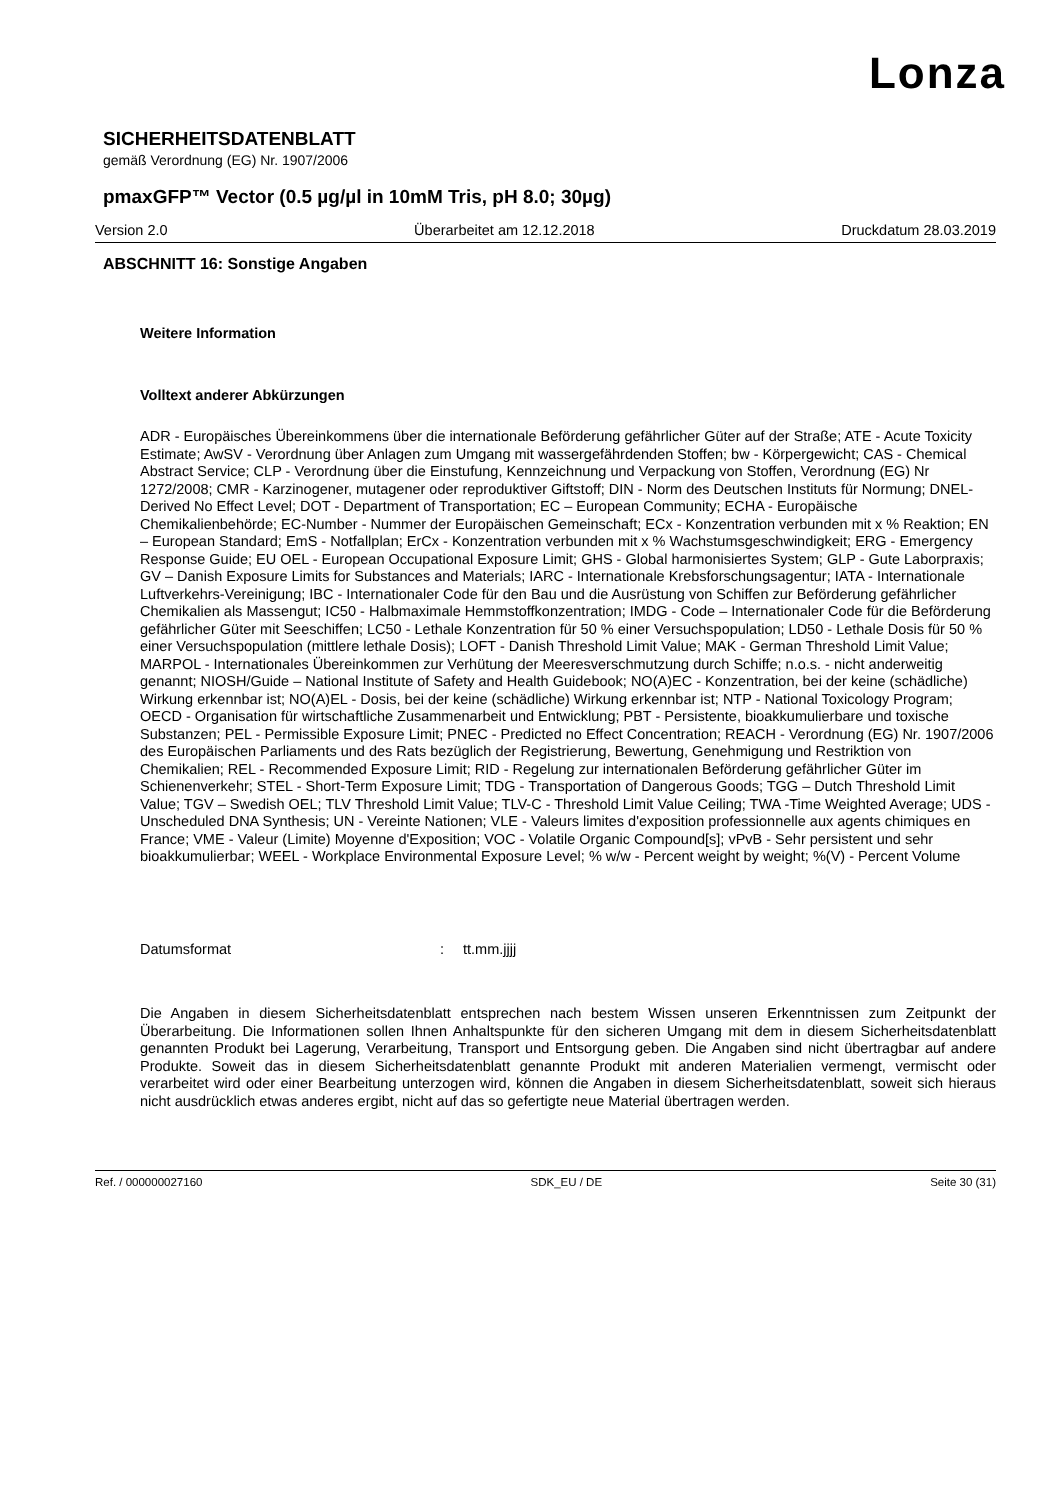Lonza
SICHERHEITSDATENBLATT
gemäß Verordnung (EG) Nr. 1907/2006
pmaxGFP™ Vector (0.5 µg/µl in 10mM Tris, pH 8.0; 30µg)
Version 2.0 Überarbeitet am 12.12.2018 Druckdatum 28.03.2019
ABSCHNITT 16: Sonstige Angaben
Weitere Information
Volltext anderer Abkürzungen
ADR - Europäisches Übereinkommens über die internationale Beförderung gefährlicher Güter auf der Straße; ATE - Acute Toxicity Estimate; AwSV - Verordnung über Anlagen zum Umgang mit wassergefährdenden Stoffen; bw - Körpergewicht; CAS - Chemical Abstract Service; CLP - Verordnung über die Einstufung, Kennzeichnung und Verpackung von Stoffen, Verordnung (EG) Nr 1272/2008; CMR - Karzinogener, mutagener oder reproduktiver Giftstoff; DIN - Norm des Deutschen Instituts für Normung; DNEL-Derived No Effect Level; DOT - Department of Transportation; EC – European Community; ECHA - Europäische Chemikalienbehörde; EC-Number - Nummer der Europäischen Gemeinschaft; ECx - Konzentration verbunden mit x % Reaktion; EN – European Standard; EmS - Notfallplan; ErCx - Konzentration verbunden mit x % Wachstumsgeschwindigkeit; ERG - Emergency Response Guide; EU OEL - European Occupational Exposure Limit; GHS - Global harmonisiertes System; GLP - Gute Laborpraxis; GV – Danish Exposure Limits for Substances and Materials; IARC - Internationale Krebsforschungsagentur; IATA - Internationale Luftverkehrs-Vereinigung; IBC - Internationaler Code für den Bau und die Ausrüstung von Schiffen zur Beförderung gefährlicher Chemikalien als Massengut; IC50 - Halbmaximale Hemmstoffkonzentration; IMDG - Code – Internationaler Code für die Beförderung gefährlicher Güter mit Seeschiffen; LC50 - Lethale Konzentration für 50 % einer Versuchspopulation; LD50 - Lethale Dosis für 50 % einer Versuchspopulation (mittlere lethale Dosis); LOFT - Danish Threshold Limit Value; MAK - German Threshold Limit Value; MARPOL - Internationales Übereinkommen zur Verhütung der Meeresverschmutzung durch Schiffe; n.o.s. - nicht anderweitig genannt; NIOSH/Guide – National Institute of Safety and Health Guidebook; NO(A)EC - Konzentration, bei der keine (schädliche) Wirkung erkennbar ist; NO(A)EL - Dosis, bei der keine (schädliche) Wirkung erkennbar ist; NTP - National Toxicology Program; OECD - Organisation für wirtschaftliche Zusammenarbeit und Entwicklung; PBT - Persistente, bioakkumulierbare und toxische Substanzen; PEL - Permissible Exposure Limit; PNEC - Predicted no Effect Concentration; REACH - Verordnung (EG) Nr. 1907/2006 des Europäischen Parliaments und des Rats bezüglich der Registrierung, Bewertung, Genehmigung und Restriktion von Chemikalien; REL - Recommended Exposure Limit; RID - Regelung zur internationalen Beförderung gefährlicher Güter im Schienenverkehr; STEL - Short-Term Exposure Limit; TDG - Transportation of Dangerous Goods; TGG – Dutch Threshold Limit Value; TGV – Swedish OEL; TLV Threshold Limit Value; TLV-C - Threshold Limit Value Ceiling; TWA -Time Weighted Average; UDS - Unscheduled DNA Synthesis; UN - Vereinte Nationen; VLE - Valeurs limites d'exposition professionnelle aux agents chimiques en France; VME - Valeur (Limite) Moyenne d'Exposition; VOC - Volatile Organic Compound[s]; vPvB - Sehr persistent und sehr bioakkumulierbar; WEEL - Workplace Environmental Exposure Level; % w/w - Percent weight by weight; %(V) - Percent Volume
Datumsformat: tt.mm.jjjj
Die Angaben in diesem Sicherheitsdatenblatt entsprechen nach bestem Wissen unseren Erkenntnissen zum Zeitpunkt der Überarbeitung. Die Informationen sollen Ihnen Anhaltspunkte für den sicheren Umgang mit dem in diesem Sicherheitsdatenblatt genannten Produkt bei Lagerung, Verarbeitung, Transport und Entsorgung geben. Die Angaben sind nicht übertragbar auf andere Produkte. Soweit das in diesem Sicherheitsdatenblatt genannte Produkt mit anderen Materialien vermengt, vermischt oder verarbeitet wird oder einer Bearbeitung unterzogen wird, können die Angaben in diesem Sicherheitsdatenblatt, soweit sich hieraus nicht ausdrücklich etwas anderes ergibt, nicht auf das so gefertigte neue Material übertragen werden.
Ref. / 000000027160 SDK_EU / DE Seite 30 (31)